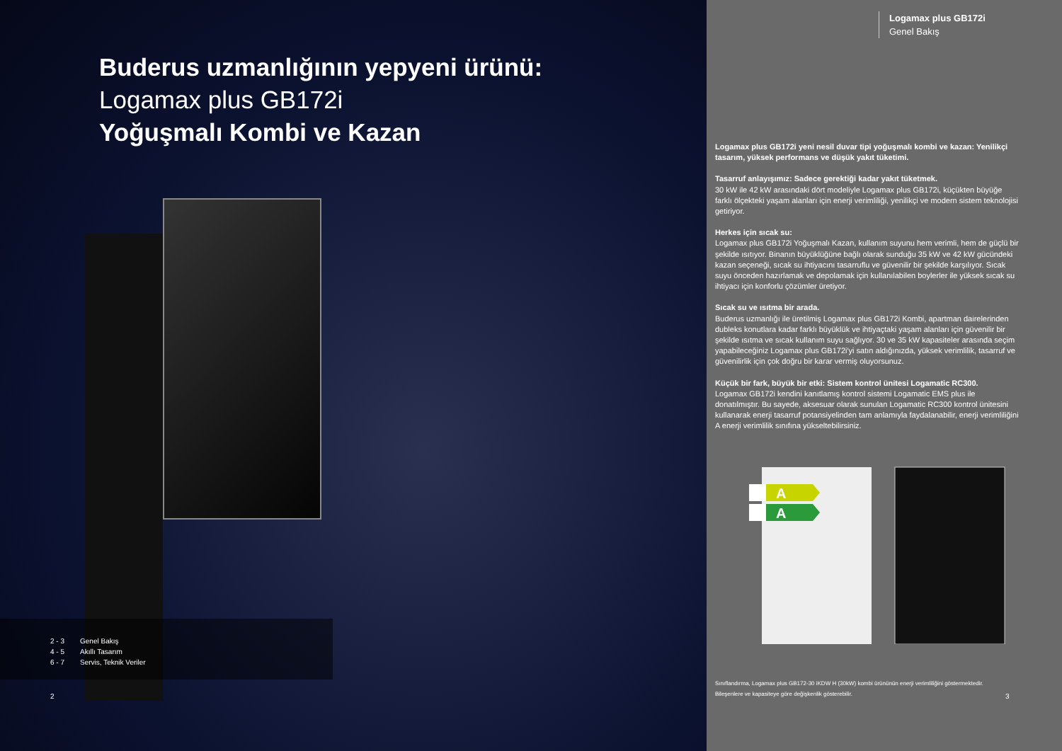Buderus uzmanlığının yepyeni ürünü:
Logamax plus GB172i
Yoğuşmalı Kombi ve Kazan
2 - 3 Genel Bakış
4 - 5 Akıllı Tasarım
6 - 7 Servis, Teknik Veriler
2
Logamax plus GB172i
Genel Bakış
Logamax plus GB172i yeni nesil duvar tipi yoğuşmalı kombi ve kazan: Yenilikçi tasarım, yüksek performans ve düşük yakıt tüketimi.
Tasarruf anlayışımız: Sadece gerektiği kadar yakıt tüketmek.
30 kW ile 42 kW arasındaki dört modeliyle Logamax plus GB172i, küçükten büyüğe farklı ölçekteki yaşam alanları için enerji verimliliği, yenilikçi ve modern sistem teknolojisi getiriyor.
Herkes için sıcak su:
Logamax plus GB172i Yoğuşmalı Kazan, kullanım suyunu hem verimli, hem de güçlü bir şekilde ısıtıyor. Binanın büyüklüğüne bağlı olarak sunduğu 35 kW ve 42 kW gücündeki kazan seçeneği, sıcak su ihtiyacını tasarruflu ve güvenilir bir şekilde karşılıyor. Sıcak suyu önceden hazırlamak ve depolamak için kullanılabilen boylerler ile yüksek sıcak su ihtiyacı için konforlu çözümler üretiyor.
Sıcak su ve ısıtma bir arada.
Buderus uzmanlığı ile üretilmiş Logamax plus GB172i Kombi, apartman dairelerinden dubleks konutlara kadar farklı büyüklük ve ihtiyaçtaki yaşam alanları için güvenilir bir şekilde ısıtma ve sıcak kullanım suyu sağlıyor. 30 ve 35 kW kapasiteler arasında seçim yapabileceğiniz Logamax plus GB172i'yi satın aldığınızda, yüksek verimlilik, tasarruf ve güvenilirlik için çok doğru bir karar vermiş oluyorsunuz.
Küçük bir fark, büyük bir etki: Sistem kontrol ünitesi Logamatic RC300.
Logamax GB172i kendini kanıtlamış kontrol sistemi Logamatic EMS plus ile donatılmıştır. Bu sayede, aksesuar olarak sunulan Logamatic RC300 kontrol ünitesini kullanarak enerji tasarruf potansiyelinden tam anlamıyla faydalanabilir, enerji verimliliğini A enerji verimlilik sınıfına yükseltebilirsiniz.
A
A
Sınıflandırma, Logamax plus GB172-30 iKDW H (30kW) kombi ürününün enerji verimliliğini göstermektedir.
Bileşenlere ve kapasiteye göre değişkenlik gösterebilir.
3